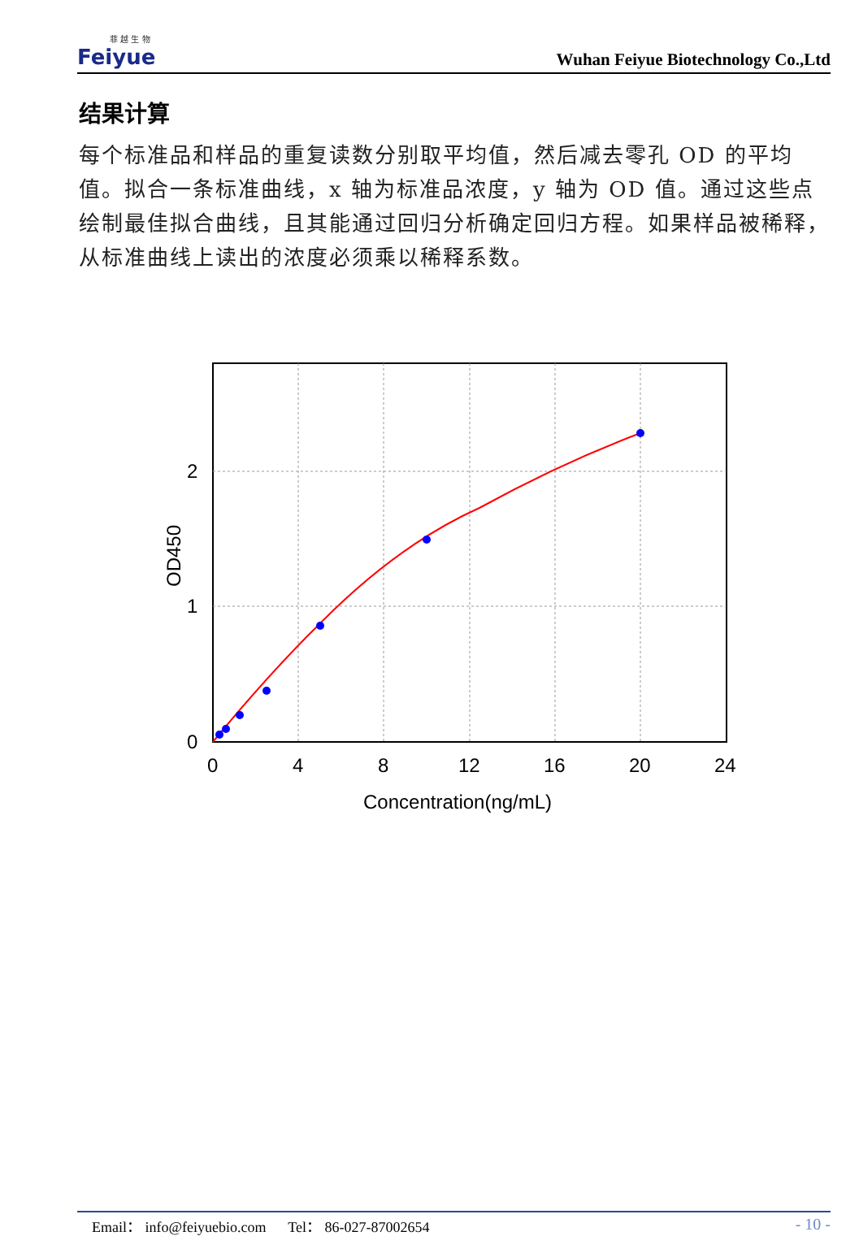菲 越 生 物
Feiyue
Wuhan Feiyue Biotechnology Co.,Ltd
结果计算
每个标准品和样品的重复读数分别取平均值，然后减去零孔 OD 的平均值。拟合一条标准曲线，x 轴为标准品浓度，y 轴为 OD 值。通过这些点绘制最佳拟合曲线，且其能通过回归分析确定回归方程。如果样品被稀释，从标准曲线上读出的浓度必须乘以稀释系数。
0
1
2
0
4
8
12
16
20
24
Concentration(ng/mL)
OD450
Email： info@feiyuebio.com Tel： 86-027-87002654 - 10 -